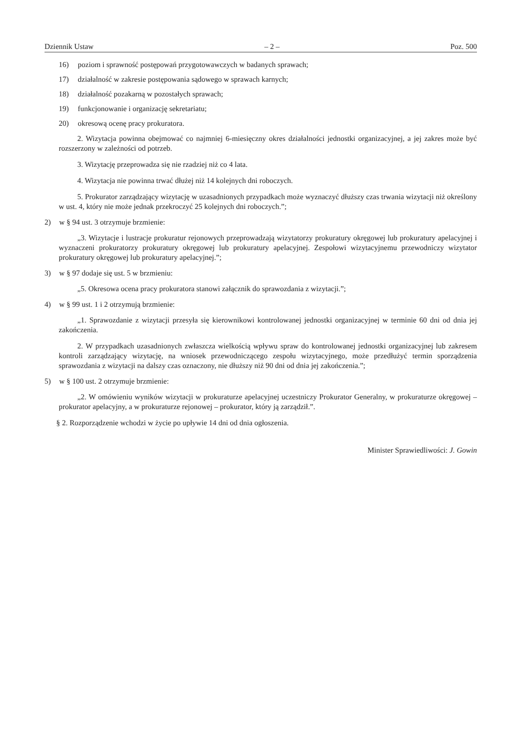Dziennik Ustaw – 2 – Poz. 500
16) poziom i sprawność postępowań przygotowawczych w badanych sprawach;
17) działalność w zakresie postępowania sądowego w sprawach karnych;
18) działalność pozakarną w pozostałych sprawach;
19) funkcjonowanie i organizację sekretariatu;
20) okresową ocenę pracy prokuratora.
2. Wizytacja powinna obejmować co najmniej 6-miesięczny okres działalności jednostki organizacyjnej, a jej zakres może być rozszerzony w zależności od potrzeb.
3. Wizytację przeprowadza się nie rzadziej niż co 4 lata.
4. Wizytacja nie powinna trwać dłużej niż 14 kolejnych dni roboczych.
5. Prokurator zarządzający wizytację w uzasadnionych przypadkach może wyznaczyć dłuższy czas trwania wizytacji niż określony w ust. 4, który nie może jednak przekroczyć 25 kolejnych dni roboczych.”;
2) w § 94 ust. 3 otrzymuje brzmienie:
„3. Wizytacje i lustracje prokuratur rejonowych przeprowadzają wizytatorzy prokuratury okręgowej lub prokuratury apelacyjnej i wyznaczeni prokuratorzy prokuratury okręgowej lub prokuratury apelacyjnej. Zespołowi wizytacyjnemu przewodniczy wizytator prokuratury okręgowej lub prokuratury apelacyjnej.”;
3) w § 97 dodaje się ust. 5 w brzmieniu:
„5. Okresowa ocena pracy prokuratora stanowi załącznik do sprawozdania z wizytacji.”;
4) w § 99 ust. 1 i 2 otrzymują brzmienie:
„1. Sprawozdanie z wizytacji przesyła się kierownikowi kontrolowanej jednostki organizacyjnej w terminie 60 dni od dnia jej zakończenia.
2. W przypadkach uzasadnionych zwłaszcza wielkością wpływu spraw do kontrolowanej jednostki organizacyjnej lub zakresem kontroli zarządzający wizytację, na wniosek przewodniczącego zespołu wizytacyjnego, może przedłużyć termin sporządzenia sprawozdania z wizytacji na dalszy czas oznaczony, nie dłuższy niż 90 dni od dnia jej zakończenia.”;
5) w § 100 ust. 2 otrzymuje brzmienie:
„2. W omówieniu wyników wizytacji w prokuraturze apelacyjnej uczestniczy Prokurator Generalny, w prokuraturze okręgowej – prokurator apelacyjny, a w prokuraturze rejonowej – prokurator, który ją zarządził.”.
§ 2. Rozporządzenie wchodzi w życie po upływie 14 dni od dnia ogłoszenia.
Minister Sprawiedliwości: J. Gowin